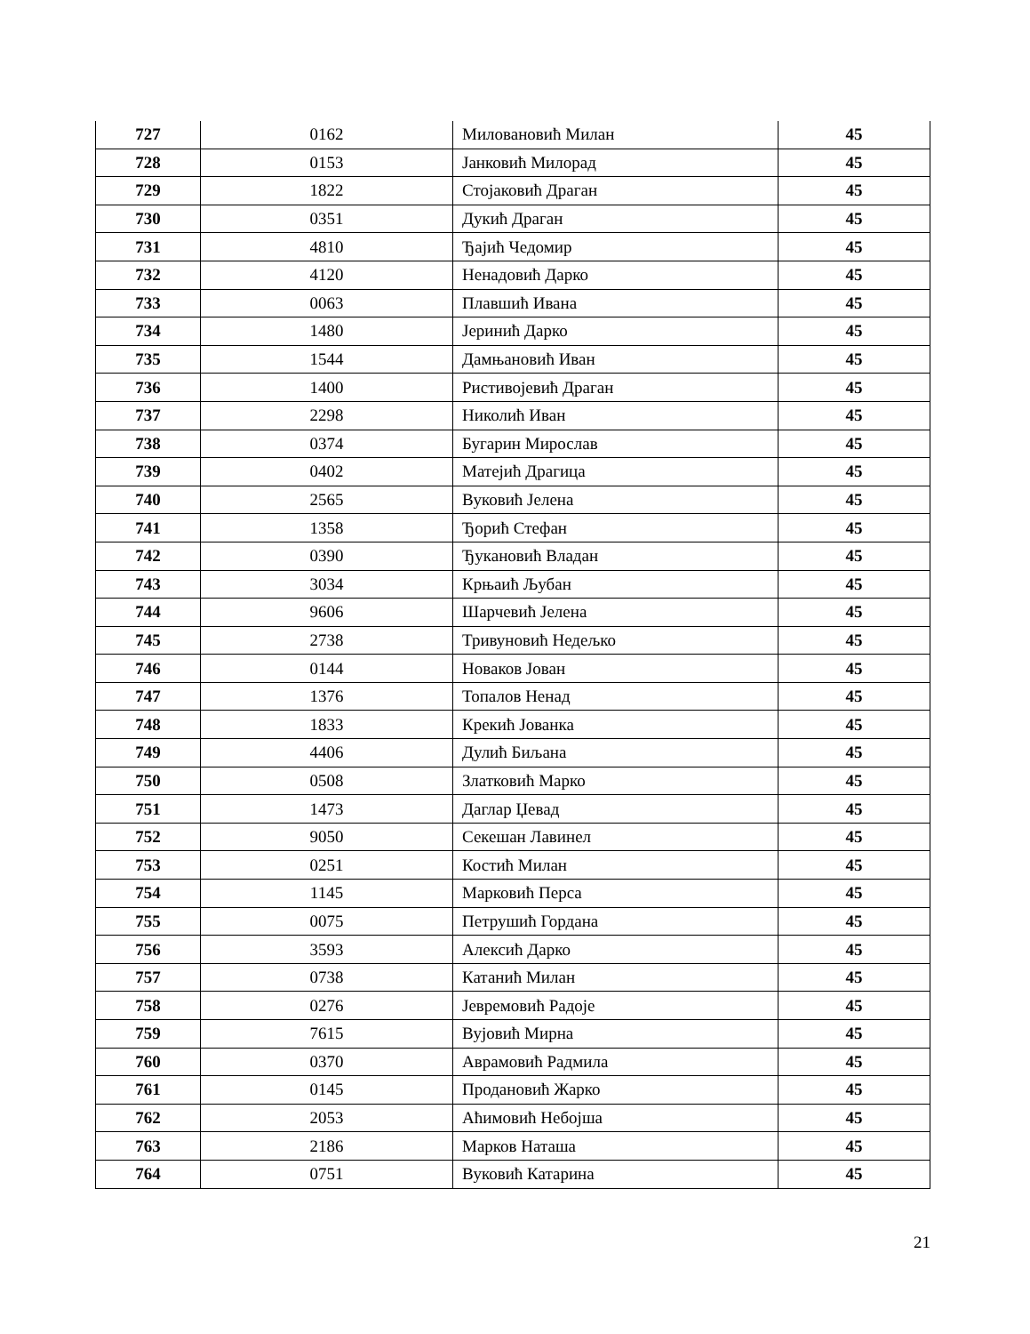| 727 | 0162 | Миловановић Милан | 45 |
| 728 | 0153 | Јанковић Милорад | 45 |
| 729 | 1822 | Стојаковић Драган | 45 |
| 730 | 0351 | Дукић Драган | 45 |
| 731 | 4810 | Ђајић Чедомир | 45 |
| 732 | 4120 | Ненадовић Дарко | 45 |
| 733 | 0063 | Плавшић Ивана | 45 |
| 734 | 1480 | Јеринић Дарко | 45 |
| 735 | 1544 | Дамњановић Иван | 45 |
| 736 | 1400 | Ристивојевић Драган | 45 |
| 737 | 2298 | Николић Иван | 45 |
| 738 | 0374 | Бугарин Мирослав | 45 |
| 739 | 0402 | Матејић Драгица | 45 |
| 740 | 2565 | Вуковић Јелена | 45 |
| 741 | 1358 | Ђорић Стефан | 45 |
| 742 | 0390 | Ђукановић Владан | 45 |
| 743 | 3034 | Крњаић Љубан | 45 |
| 744 | 9606 | Шарчевић Јелена | 45 |
| 745 | 2738 | Тривуновић Недељко | 45 |
| 746 | 0144 | Новаков Јован | 45 |
| 747 | 1376 | Топалов Ненад | 45 |
| 748 | 1833 | Крекић Јованка | 45 |
| 749 | 4406 | Дулић Биљана | 45 |
| 750 | 0508 | Златковић Марко | 45 |
| 751 | 1473 | Даглар Џевад | 45 |
| 752 | 9050 | Секешан Лавинел | 45 |
| 753 | 0251 | Костић Милан | 45 |
| 754 | 1145 | Марковић Перса | 45 |
| 755 | 0075 | Петрушић Гордана | 45 |
| 756 | 3593 | Алексић Дарко | 45 |
| 757 | 0738 | Катанић Милан | 45 |
| 758 | 0276 | Јевремовић Радоје | 45 |
| 759 | 7615 | Вујовић Мирна | 45 |
| 760 | 0370 | Аврамовић Радмила | 45 |
| 761 | 0145 | Продановић Жарко | 45 |
| 762 | 2053 | Аћимовић Небојша | 45 |
| 763 | 2186 | Марков Наташа | 45 |
| 764 | 0751 | Вуковић Катарина | 45 |
21